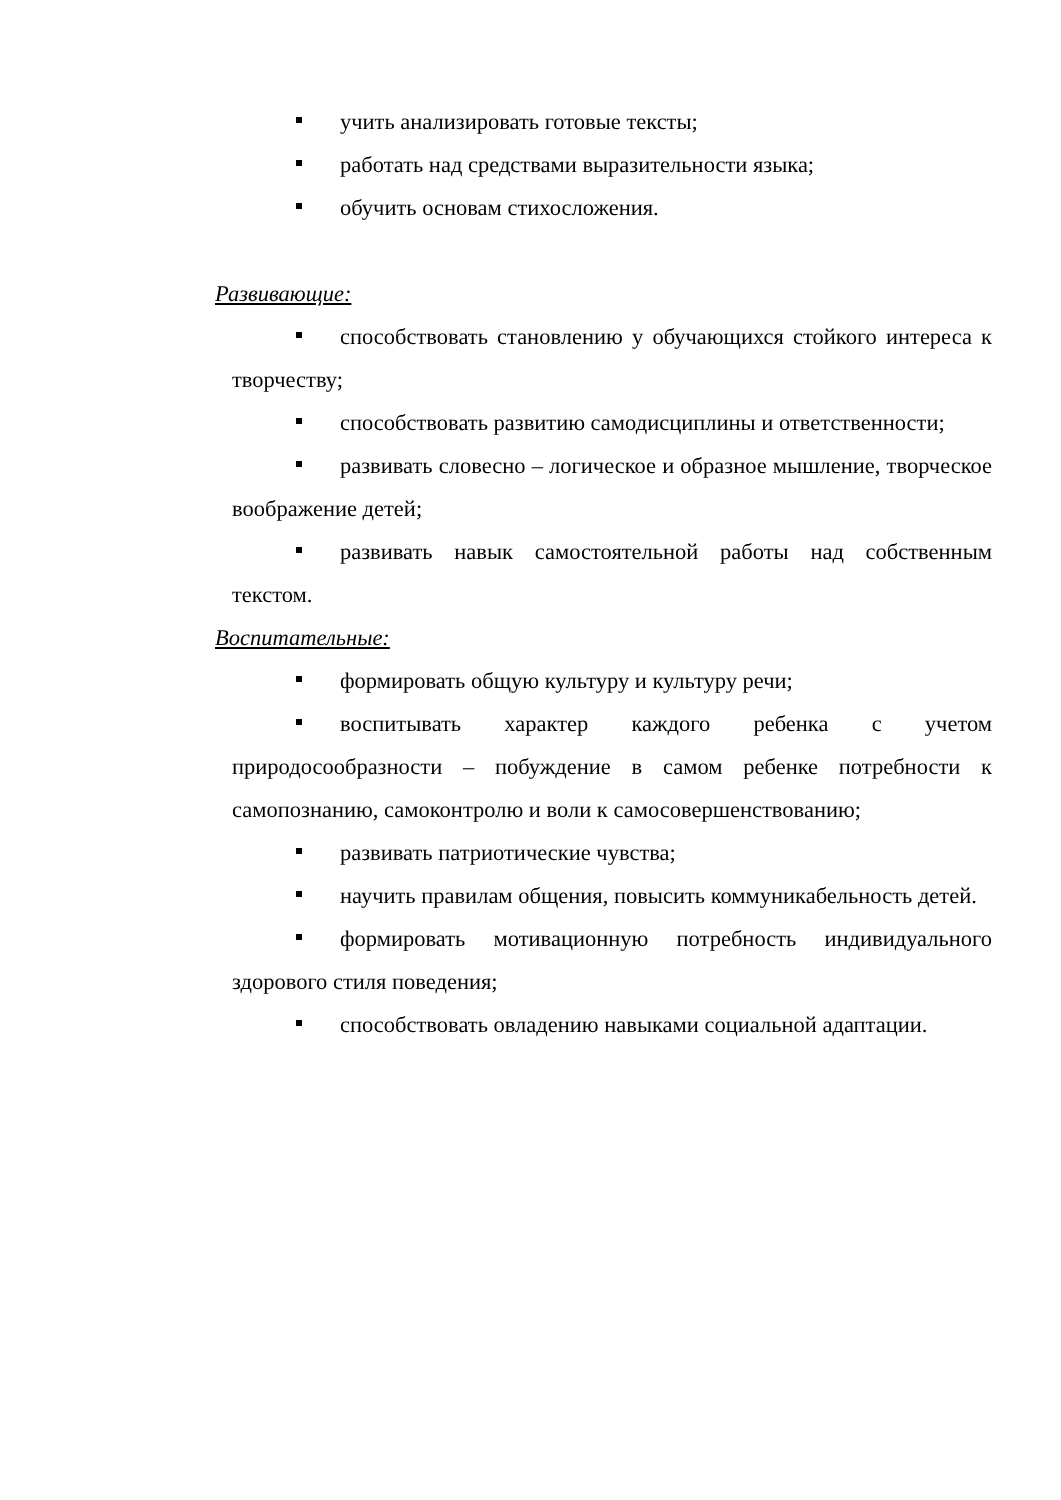учить анализировать готовые тексты;
работать над средствами выразительности языка;
обучить основам стихосложения.
Развивающие:
способствовать становлению у обучающихся стойкого интереса к творчеству;
способствовать развитию самодисциплины и ответственности;
развивать словесно – логическое и образное мышление, творческое воображение детей;
развивать навык самостоятельной работы над собственным текстом.
Воспитательные:
формировать общую культуру и культуру речи;
воспитывать характер каждого ребенка с учетом природосообразности – побуждение в самом ребенке потребности к самопознанию, самоконтролю и воли к самосовершенствованию;
развивать патриотические чувства;
научить правилам общения, повысить коммуникабельность детей.
формировать мотивационную потребность индивидуального здорового стиля поведения;
способствовать овладению навыками социальной адаптации.